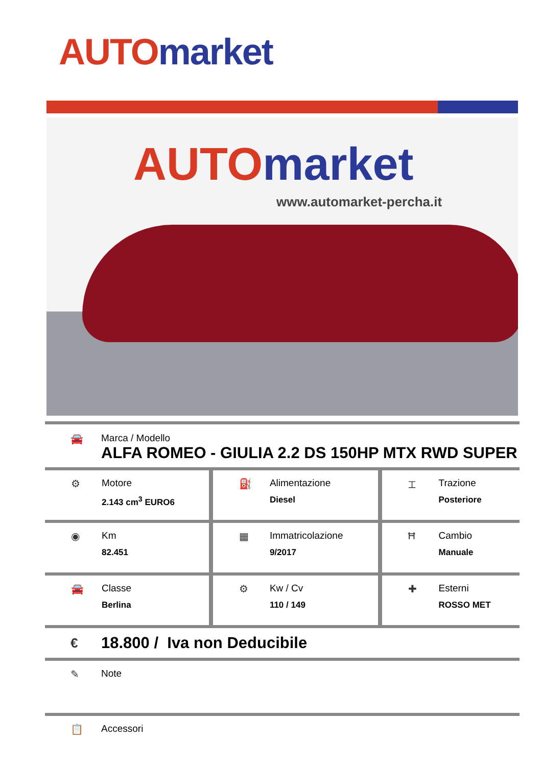AUTO market
AUTO market
www.automarket-percha.it
🚘 Marca / Modello
ALFA ROMEO - GIULIA 2.2 DS 150HP MTX RWD SUPER
| ⚙ Motore 2.143 cm<sup>3</sup> EURO6 | ⛽ Alimentazione Diesel | ⌶ Trazione Posteriore |
| ◉ Km 82.451 | ▦ Immatricolazione 9/2017 | Ħ Cambio Manuale |
| 🚘 Classe Berlina | ⚙ Kw / Cv 110 / 149 | ✚ Esterni ROSSO MET |
€
18.800 / Iva non Deducibile
✎ Note
📋 Accessori